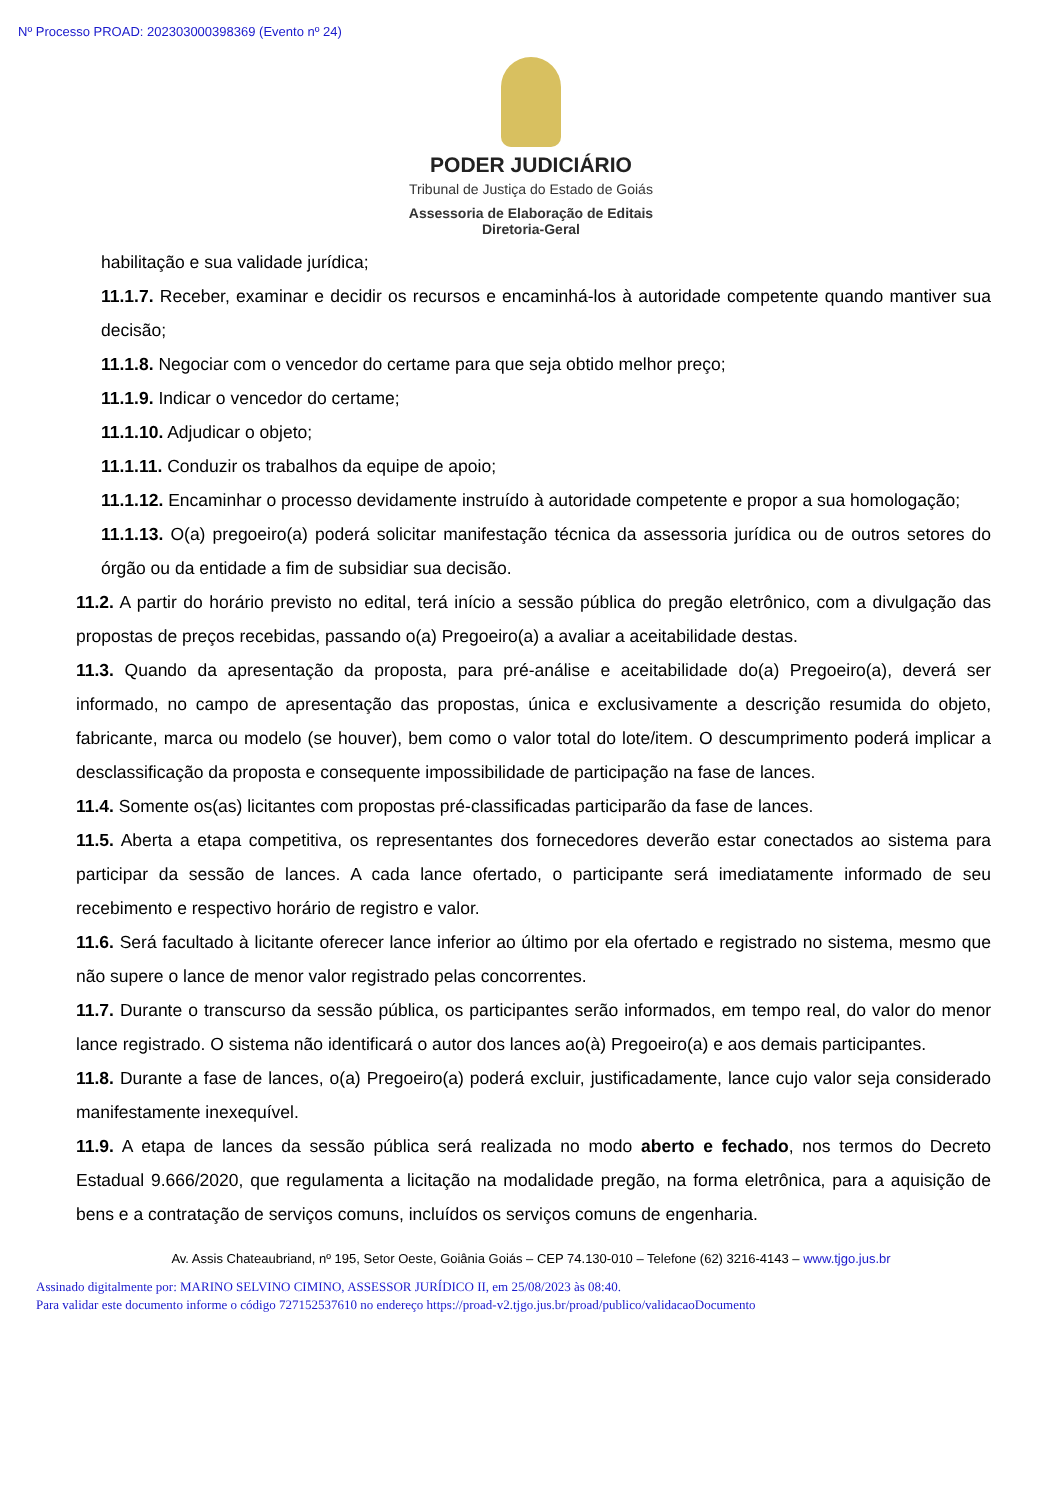Nº Processo PROAD: 202303000398369 (Evento nº 24)
PODER JUDICIÁRIO
Tribunal de Justiça do Estado de Goiás
Assessoria de Elaboração de Editais
Diretoria-Geral
habilitação e sua validade jurídica;
11.1.7. Receber, examinar e decidir os recursos e encaminhá-los à autoridade competente quando mantiver sua decisão;
11.1.8. Negociar com o vencedor do certame para que seja obtido melhor preço;
11.1.9. Indicar o vencedor do certame;
11.1.10. Adjudicar o objeto;
11.1.11. Conduzir os trabalhos da equipe de apoio;
11.1.12. Encaminhar o processo devidamente instruído à autoridade competente e propor a sua homologação;
11.1.13. O(a) pregoeiro(a) poderá solicitar manifestação técnica da assessoria jurídica ou de outros setores do órgão ou da entidade a fim de subsidiar sua decisão.
11.2. A partir do horário previsto no edital, terá início a sessão pública do pregão eletrônico, com a divulgação das propostas de preços recebidas, passando o(a) Pregoeiro(a) a avaliar a aceitabilidade destas.
11.3. Quando da apresentação da proposta, para pré-análise e aceitabilidade do(a) Pregoeiro(a), deverá ser informado, no campo de apresentação das propostas, única e exclusivamente a descrição resumida do objeto, fabricante, marca ou modelo (se houver), bem como o valor total do lote/item. O descumprimento poderá implicar a desclassificação da proposta e consequente impossibilidade de participação na fase de lances.
11.4. Somente os(as) licitantes com propostas pré-classificadas participarão da fase de lances.
11.5. Aberta a etapa competitiva, os representantes dos fornecedores deverão estar conectados ao sistema para participar da sessão de lances. A cada lance ofertado, o participante será imediatamente informado de seu recebimento e respectivo horário de registro e valor.
11.6. Será facultado à licitante oferecer lance inferior ao último por ela ofertado e registrado no sistema, mesmo que não supere o lance de menor valor registrado pelas concorrentes.
11.7. Durante o transcurso da sessão pública, os participantes serão informados, em tempo real, do valor do menor lance registrado. O sistema não identificará o autor dos lances ao(à) Pregoeiro(a) e aos demais participantes.
11.8. Durante a fase de lances, o(a) Pregoeiro(a) poderá excluir, justificadamente, lance cujo valor seja considerado manifestamente inexequível.
11.9. A etapa de lances da sessão pública será realizada no modo aberto e fechado, nos termos do Decreto Estadual 9.666/2020, que regulamenta a licitação na modalidade pregão, na forma eletrônica, para a aquisição de bens e a contratação de serviços comuns, incluídos os serviços comuns de engenharia.
Av. Assis Chateaubriand, nº 195, Setor Oeste, Goiânia Goiás – CEP 74.130-010 – Telefone (62) 3216-4143 – www.tjgo.jus.br
Assinado digitalmente por: MARINO SELVINO CIMINO, ASSESSOR JURÍDICO II, em 25/08/2023 às 08:40.
Para validar este documento informe o código 727152537610 no endereço https://proad-v2.tjgo.jus.br/proad/publico/validacaoDocumento